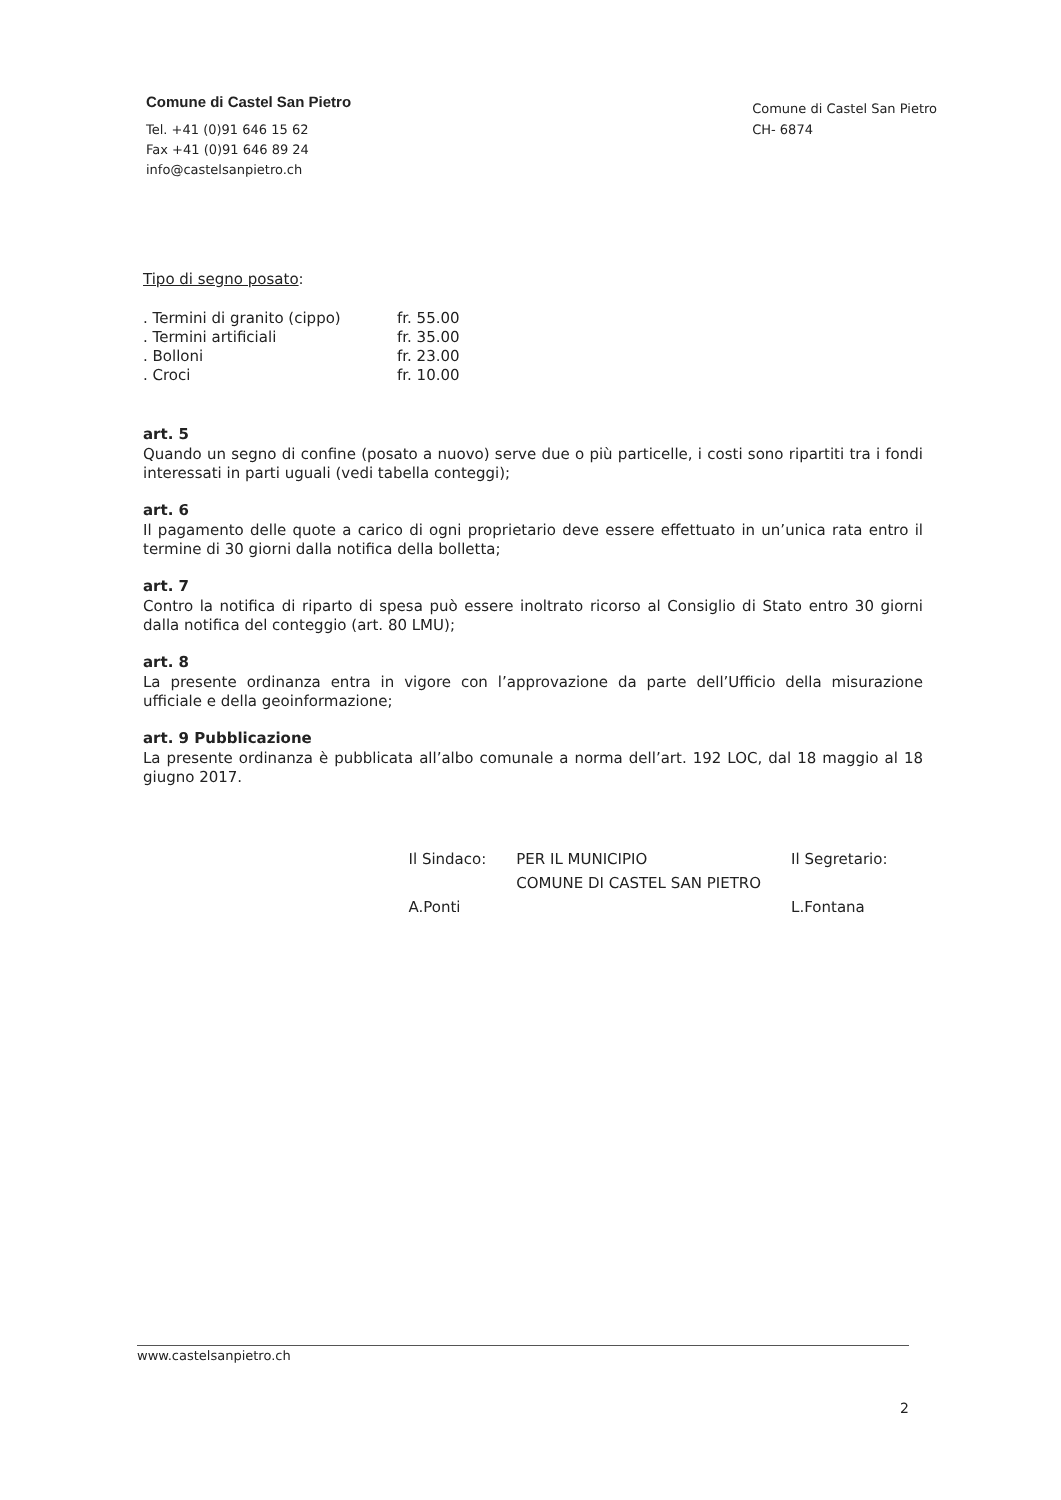Comune di Castel San Pietro
Tel. +41 (0)91 646 15 62
Fax +41 (0)91 646 89 24
info@castelsanpietro.ch
Comune di Castel San Pietro
CH- 6874
Tipo di segno posato:
| . Termini di granito (cippo) | fr. 55.00 |
| . Termini artificiali | fr. 35.00 |
| . Bolloni | fr. 23.00 |
| . Croci | fr. 10.00 |
art. 5
Quando un segno di confine (posato a nuovo) serve due o più particelle, i costi sono ripartiti tra i fondi interessati in parti uguali (vedi tabella conteggi);
art. 6
Il pagamento delle quote a carico di ogni proprietario deve essere effettuato in un’unica rata entro il termine di 30 giorni dalla notifica della bolletta;
art. 7
Contro la notifica di riparto di spesa può essere inoltrato ricorso al Consiglio di Stato entro 30 giorni dalla notifica del conteggio (art. 80 LMU);
art. 8
La presente ordinanza entra in vigore con l’approvazione da parte dell’Ufficio della misurazione ufficiale e della geoinformazione;
art. 9 Pubblicazione
La presente ordinanza è pubblicata all’albo comunale a norma dell’art. 192 LOC, dal 18 maggio al 18 giugno 2017.
Il Sindaco:
A.Ponti
PER IL MUNICIPIO
COMUNE DI CASTEL SAN PIETRO
Il Segretario:
L.Fontana
www.castelsanpietro.ch
2